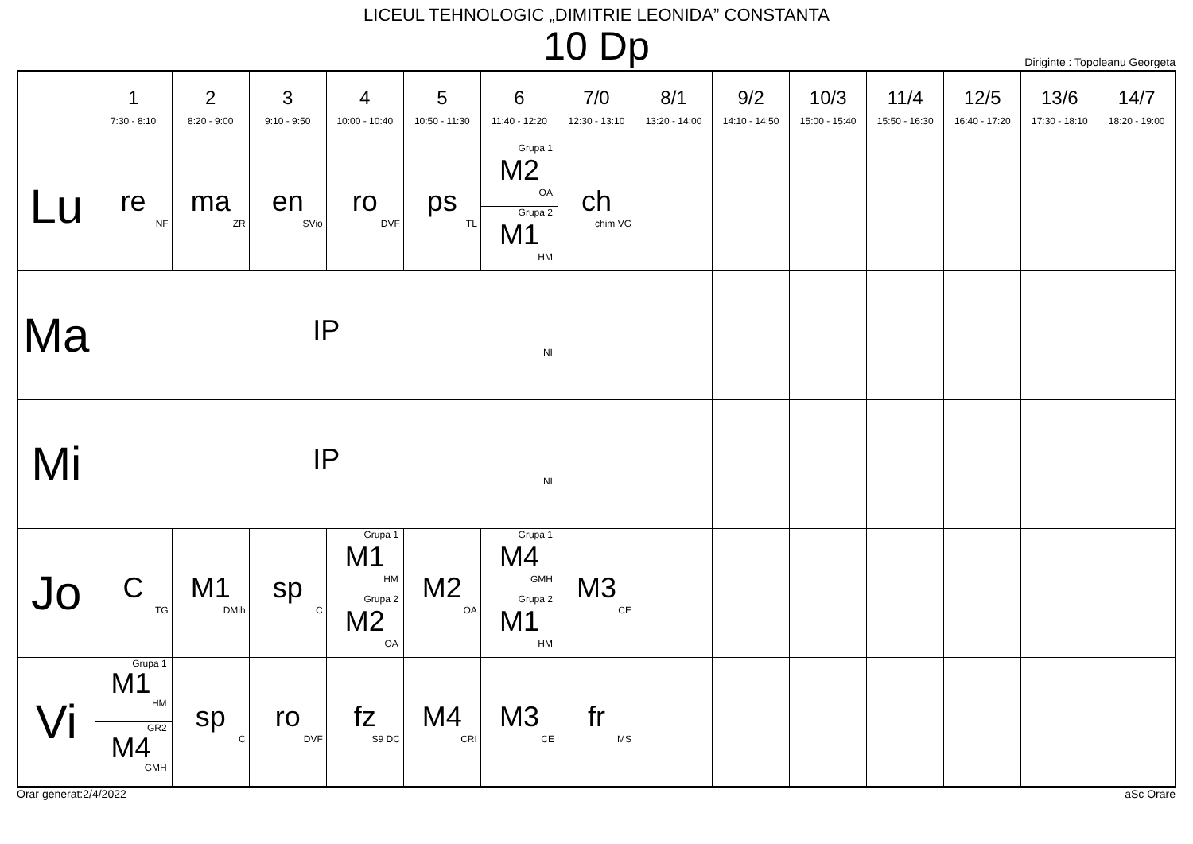LICEUL TEHNOLOGIC „DIMITRIE LEONIDA” CONSTANTA
10 Dp
Diriginte : Topoleanu Georgeta
| | 1 7:30 - 8:10 | 2 8:20 - 9:00 | 3 9:10 - 9:50 | 4 10:00 - 10:40 | 5 10:50 - 11:30 | 6 11:40 - 12:20 | 7/0 12:30 - 13:10 | 8/1 13:20 - 14:00 | 9/2 14:10 - 14:50 | 10/3 15:00 - 15:40 | 11/4 15:50 - 16:30 | 12/5 16:40 - 17:20 | 13/6 17:30 - 18:10 | 14/7 18:20 - 19:00 |
| --- | --- | --- | --- | --- | --- | --- | --- | --- | --- | --- | --- | --- | --- | --- |
| Lu | re NF | ma ZR | en SVio | ro DVF | ps TL | Grupa 1 M2 OA Grupa 2 M1 HM | ch chim VG | | | | | | | |
| Ma | IP NI | | | | | | | | | | | | | |
| Mi | IP NI | | | | | | | | | | | | | |
| Jo | C TG | M1 DMih | sp C | Grupa 1 M1 HM Grupa 2 M2 OA | M2 OA | Grupa 1 M4 GMH Grupa 2 M1 HM | M3 CE | | | | | | | |
| Vi | Grupa 1 M1 HM GR2 M4 GMH | sp C | ro DVF | fz S9 DC | M4 CRI | M3 CE | fr MS | | | | | | | |
Orar generat:2/4/2022 aSc Orare